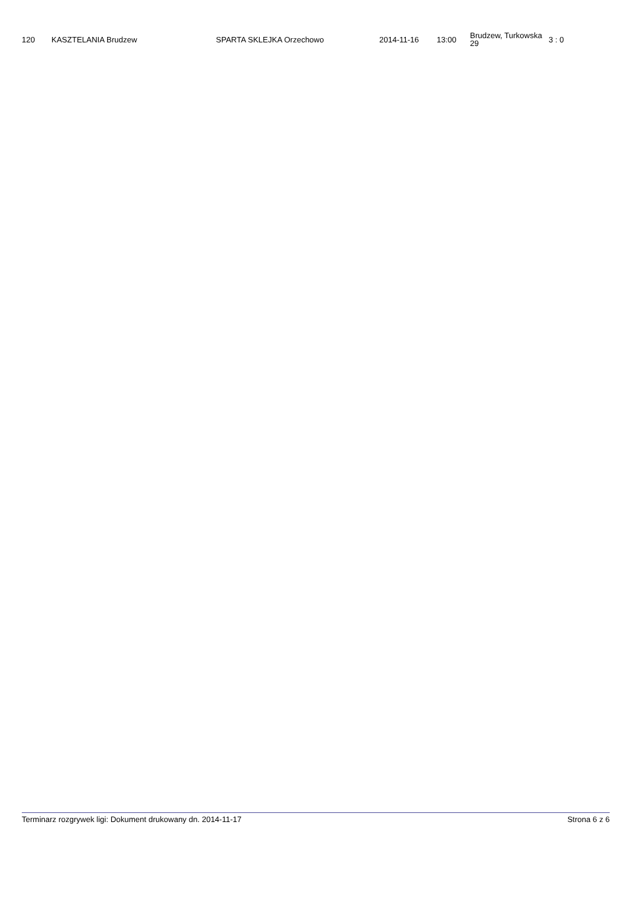| 120 | KASZTELANIA Brudzew | SPARTA SKLEJKA Orzechowo | 2014-11-16 | 13:00 | Brudzew, Turkowska 29 | 3 : 0 |
Terminarz rozgrywek ligi: Dokument drukowany dn. 2014-11-17 Strona 6 z 6